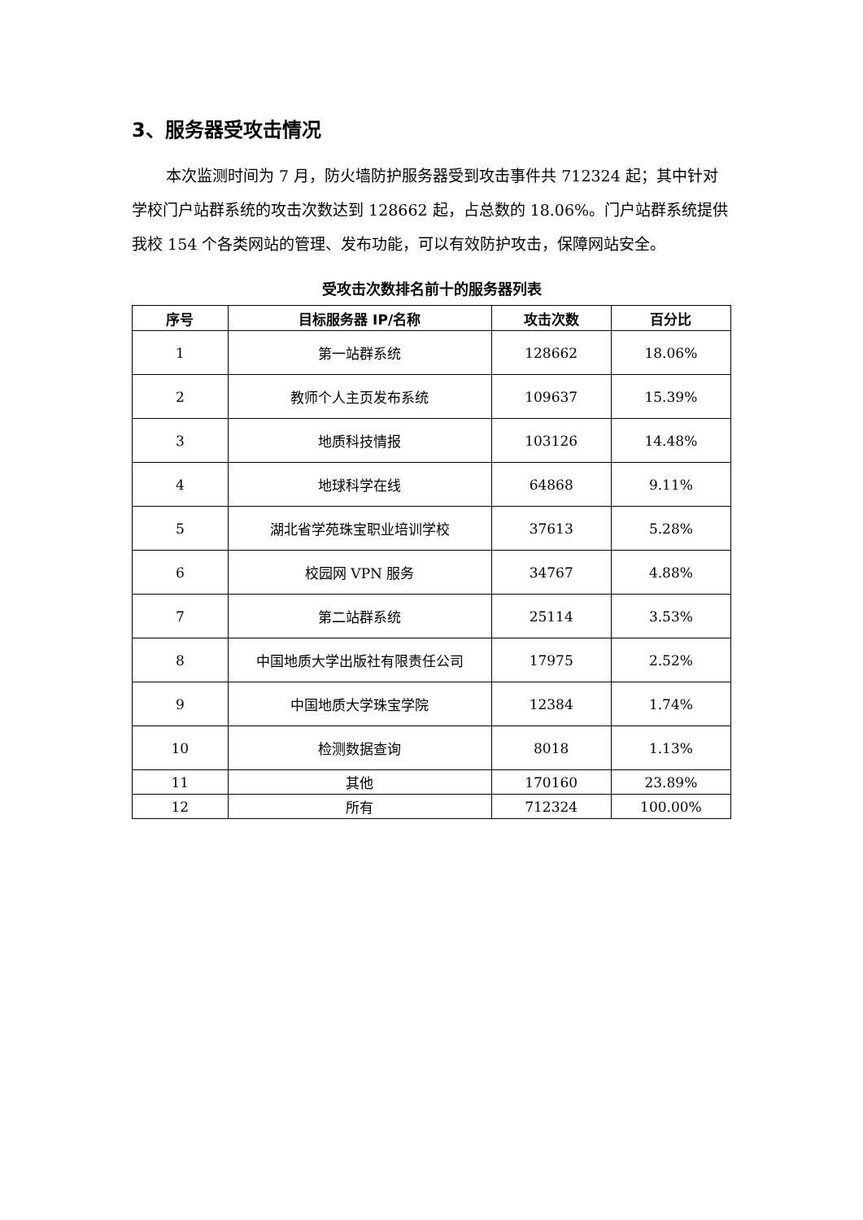3、服务器受攻击情况
本次监测时间为 7 月，防火墙防护服务器受到攻击事件共 712324 起；其中针对学校门户站群系统的攻击次数达到 128662 起，占总数的 18.06%。门户站群系统提供我校 154 个各类网站的管理、发布功能，可以有效防护攻击，保障网站安全。
受攻击次数排名前十的服务器列表
| 序号 | 目标服务器 IP/名称 | 攻击次数 | 百分比 |
| --- | --- | --- | --- |
| 1 | 第一站群系统 | 128662 | 18.06% |
| 2 | 教师个人主页发布系统 | 109637 | 15.39% |
| 3 | 地质科技情报 | 103126 | 14.48% |
| 4 | 地球科学在线 | 64868 | 9.11% |
| 5 | 湖北省学苑珠宝职业培训学校 | 37613 | 5.28% |
| 6 | 校园网 VPN 服务 | 34767 | 4.88% |
| 7 | 第二站群系统 | 25114 | 3.53% |
| 8 | 中国地质大学出版社有限责任公司 | 17975 | 2.52% |
| 9 | 中国地质大学珠宝学院 | 12384 | 1.74% |
| 10 | 检测数据查询 | 8018 | 1.13% |
| 11 | 其他 | 170160 | 23.89% |
| 12 | 所有 | 712324 | 100.00% |